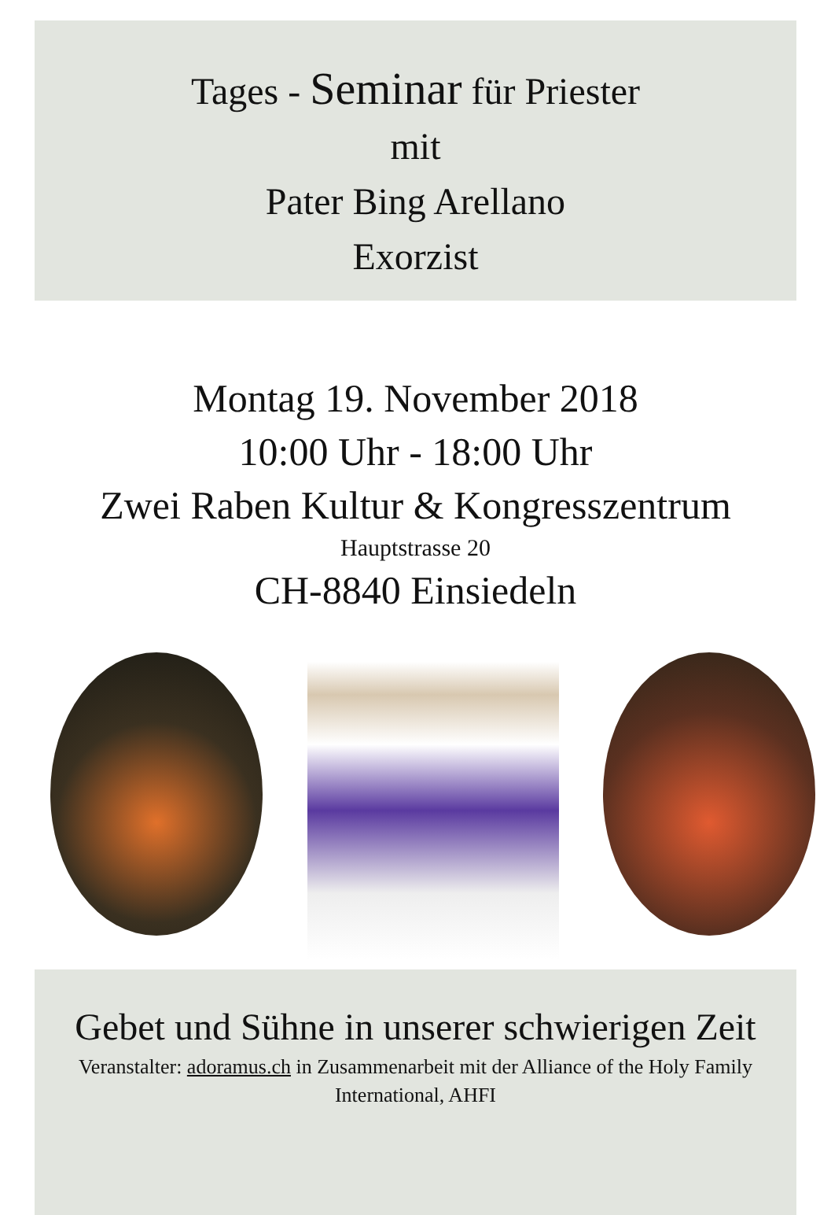Tages - Seminar für Priester
mit
Pater Bing Arellano
Exorzist
Montag 19. November 2018
10:00 Uhr - 18:00 Uhr
Zwei Raben Kultur & Kongresszentrum
Hauptstrasse 20
CH-8840 Einsiedeln
Gebet und Sühne in unserer schwierigen Zeit
Veranstalter: adoramus.ch in Zusammenarbeit mit der Alliance of the Holy Family International, AHFI